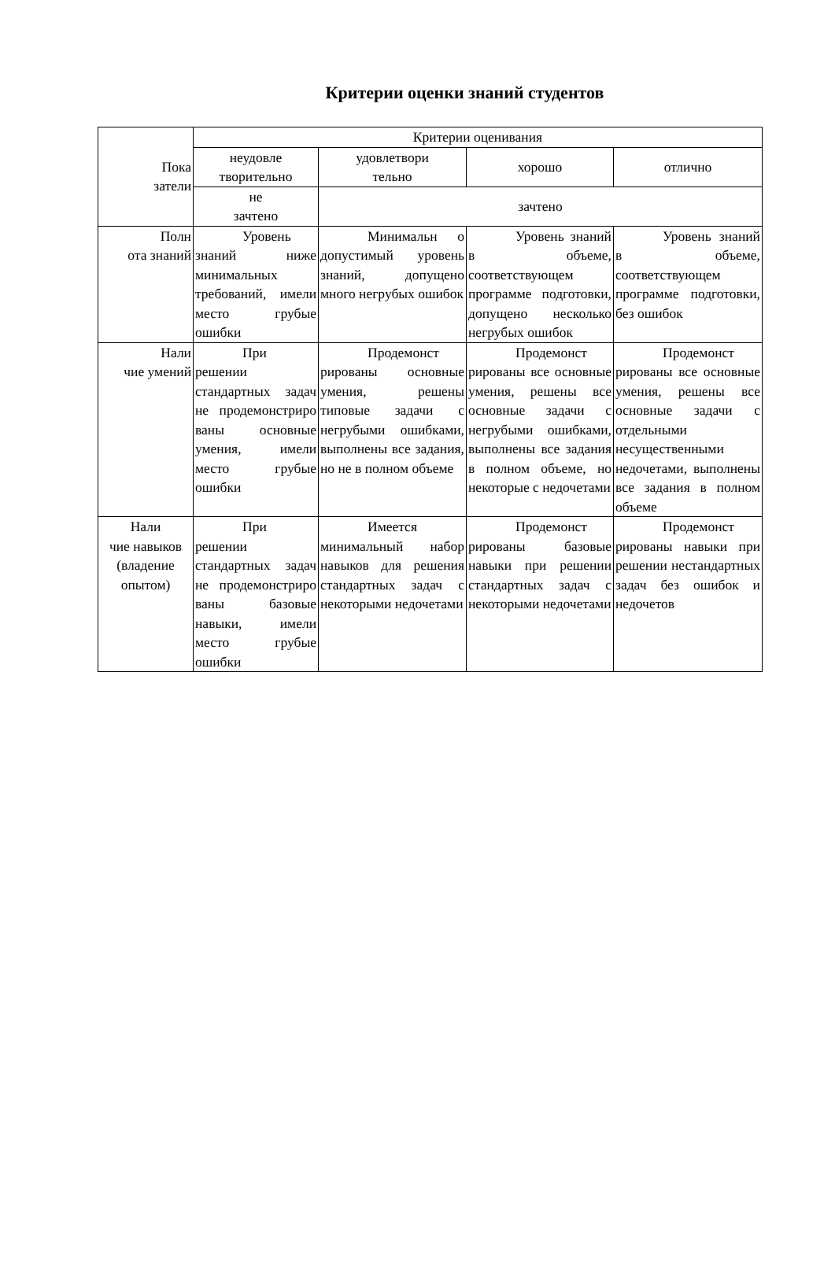Критерии оценки знаний студентов
| Пока затели | Критерии оценивания | | | |
| --- | --- | --- | --- | --- |
| | неудовле творительно | удовлетвори тельно | хорошо | отлично |
| | не зачтено | зачтено | | |
| Полн ота знаний | Уровень знаний ниже минимальных требований, имели место грубые ошибки | Минимальн о допустимый уровень знаний, допущено много негрубых ошибок | Уровень знаний в объеме, соответствующем программе подготовки, допущено несколько негрубых ошибок | Уровень знаний в объеме, соответствующем программе подготовки, без ошибок |
| Нали чие умений | При решении стандартных задач не продемонстриро ваны основные умения, имели место грубые ошибки | Продемонст рированы основные умения, решены типовые задачи с негрубыми ошибками, выполнены все задания, но не в полном объеме | Продемонст рированы все основные умения, решены все основные задачи с негрубыми ошибками, выполнены все задания в полном объеме, но некоторые с недочетами | Продемонст рированы все основные умения, решены все основные задачи с отдельными несущественными недочетами, выполнены все задания в полном объеме |
| Нали чие навыков (владение опытом) | При решении стандартных задач не продемонстриро ваны базовые навыки, имели место грубые ошибки | Имеется минимальный набор навыков для решения стандартных задач с некоторыми недочетами | Продемонст рированы базовые навыки при решении стандартных задач с некоторыми недочетами | Продемонст рированы навыки при решении нестандартных задач без ошибок и недочетов |